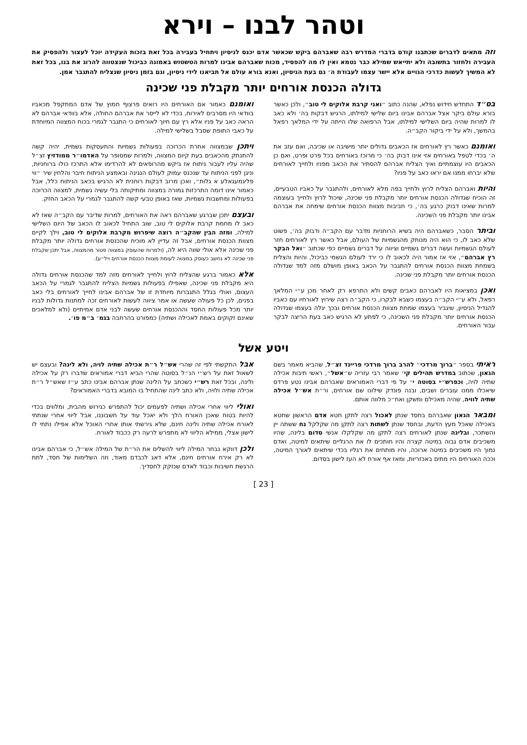וטהר לבנו – וירא
וזה מתאים לדברים שכתבנו קודם בדברי המדרש רבה שאברהם ביקש שכאשר אדם יכנס לניסיון ויתחיל בעבירה בכל זאת בזכות העקידה יוכל לעצור ולהפסיק את העבירה ולחזור בתשובה ולא יתייאש שמילא כבר נטמא ואין לו מה להפסיד, מכוח שאברהם אבינו למרות הטשטוש באמונה כביכול שנצטווה להרוג את בנו, בכל זאת לא המשיך לעשות כדרכי הגויים אלא יישר עצמו לעבודת ה׳ גם בעת הניסיון, ואנא בורא עולם אל תביאנו לידי ניסיון, וגם בזמן ניסיון שנצליח להתגבר אמן.
גדולה הכנסת אורחים יותר מקבלת פני שכינה
בס״ד התחדש חידוש נפלא, שהנה כתוב ״ואני קרבת אלוקים לי טוב״, ולכן כאשר בורא עולם ביקר אצל אברהם אבינו ביום שלישי למילתו, הרגיש דבקות בה׳ ולא כאב לו למרות שהיה ביום השלישי למילתו, אבל הרפואה שלו הייתה על ידי המלאך רפאל בהמשך, ולא על ידי ביקור הקב״ה.
ואומנם כאשר רץ לאורחים אז הכאבים גדולים יותר מישיבה או שכיבה, ואם עזב את ה׳ בכדי לטפל באורחים אזי אינו דבוק בה׳ כי מרוכז באורחים בכל פרט ופרט, ואם כן הכאבים היו עוצמתיים ואיך הצליח אברהם להסתיר את הכאב מפניו ולחייך לאורחים שלא יברחו ממנו אם יראו כאב על פניו?
והיות ואברהם הצליח לרוץ ולחייך בפה מלא לאורחים, ולהתגבר על כאביו הטבעיים, זה הוכיח שגדולה הכנסת אורחים יותר מקבלת פני שכינה, שיכול לרוץ ולחייך בעוצמה למרות שאינו דבוק כרגע בה׳, כי חביבות מצוות הכנסת אורחים שימחה את אברהם אבינו יותר מקבלת פני השכינה.
וביתר הסבר, כשאברהם היה בשיא הרוחניות מדבר עם הקב״ה ודבוק בה׳, פשוט שלא כאב לו, כי הוא היה מנותק מהגשמיות של העולם, אבל כאשר רץ לאורחים חזר לעולם הגשמיות ועשה דברים גשמיים וציווה על דברים גשמיים כפי שכתוב ״ואל הבקר רץ אברהם״, אזי אז אמור היה לכאוב לו כי ירד לעולם הגשמי כביכול, והיות והצליח בשמחת מצוות הכנסת אורחים להתגבר על הכאב באופן מושלם מזה למד שגדולה הכנסת אורחים יותר מקבלת פני שכינה.
ואכן במציאות היו לאברהם כאבים קשים ולא התרפא רק לאחר מכן ע״י המלאך רפאל, ולא ע״י הקב״ה בעצמו כשבא לבקרו, כי הקב״ה רצה שירוץ לאורחיו עם כאביו להגדיל הניסיון, שיגביר בעצמו שמחת מצוות הכנסת אורחים ובכך יגלה בעצמו שגדולה הכנסת אורחים יותר מקבלת פני השכינה, כי לפתע לא הרגיש כאב בעת הריצה לבקר עבור האורחים.
ואומנם כאמור אם האורחים היו רואים פרצוף חמוץ של אדם המתקפל מכאביו בוודאי היו מסרבים לאירוח, בכדי לא לייסר את אברהם החולה, אלא בוודאי אברהם לא הראה כאב על פניו אלא רץ עם חיוך לאורחים כי התגבר לגמרי בכוח המצווה המיוחדת על כאבי התופת שסבל בשלישי למילה.
ויתכן שבמצווה אחרת הכרוכה בפעולות גשמיות והתעסקות גשמית, יהיה קשה להתנתק מהכאבים בעת קיום המצווה, ולמרות שמסופר על האדמו״ר ממודזיץ זצ״ל שהיה עליו לעבור ניתוח אז ביקש מהרופאים לא להרדימו אלא התרכז כולו ברוחניות, וניגן לפני הניתוח עד שנכנס עמוק לעולם הנגינה ובאמצע הניתוח חיבר והלחין שיר ״ווי פליגמעגאלע א גלות״, ואכן מרוב דבקות רוחנית לא הרגיש בכאב הניתוח כלל, אבל כאמור אינו דומה התרכזות גמורה במצווה ומתיקותה בלי עשיה גשמית, למצווה הכרוכה בפעולות ומחשבות גשמיות, שאז באופן טבעי קשה להתגבר לגמרי על הכאב החזק.
ובעצם יתכן שברגע שאברהם ראה את האורחים, למרות שדיבר עם הקב״ה שאז לא כאב לו מחמת קרבת אלוקים לי טוב, שוב התחיל לכאוב לו הכאב של היום השלישי למילה, ומזה הבין שהקב״ה רוצה שיפרוש מקרבת אלוקים לי טוב, וילך לקיים מצוות הכנסת אורחים, אבל זה עדיין לא מוכיח שהכנסת אורחים גדולה יותר מקבלת פני שכינה אלא אולי שווה היא לה, (ולמרות שהעוסק במצווה פטור מהמצווה, אבל יתכן שקבלת פני שכינה לא נחשב כעוסק במצווה לעומת מצוות הכנסת אורחים ויל״ע).
אלא כאמור ברגע שהצליח לרוץ ולחייך לאורחים מזה למד שהכנסת אורחים גדולה היא מקבלת פני שכינה, שאפילו בפעולות גשמיות הצליח להתגבר לגמרי על הכאב העצום, ואולי בגלל התגברות מיוחדת זו של אברהם אבינו לחייך לאורחים בלי כאב בפנים, לכן כל פעולה שעשה או אמר ציווה לעשות לאורחים זכה למתנות גדולות לבניו יותר מכל פעולות החסד וההכנסת אורחים שעשה לבני אדם אמיתיים (ולא למלאכים שאינם זקוקים באמת לאכילה ושתיה) כמפורט בהרחבה בגמ׳ ב״מ פו׳.
ויטע אשל
ראיתי בספר ״ברוך מרדכי״ להרב ברוך מרדכי פריינד זצ״ל, שהביא מאמר בשם הגאון, שכתוב במדרש תהילים קי׳ שאמר רבי עזריה ש״אשל״, ראשי תיבות אכילה שתיה לויה, וכפרש״י בסוטה י׳ על פי דברי האמוראים שאברהם אבינו נטע פרדס שיאכלו ממנו עוברים ושבים, ובנה פונדק שילונו שם אורחים, ור״ת אש״ל אכילה שתיה לוויה, שהיה מאכילם ומשקן ואח״כ מלווה אותם.
ומבאר הגאון שאברהם בחסד שנתן לאכול רצה לתקן חטא אדם הראשון שחטא באכילה שאכל מעץ הדעת, ובחסד שנתן לשתות רצה לתקן מה שקלקל נח ששתה יין והשתכר, ובלינה שנתן לאורחים רצה לתקן מה שקלקלו אנשי סדום בלינה, שהיו משכיבים אדם גבוה במיטה קצרה והיו חותכים לו את הרגליים שיתאים למיטה, ואדם נמוך היו משכיבים במיטה ארוכה, והיו מותחים את רגליו בכדי שיתאים לאורך המיטה, וככה האורחים היו מתים באכזריות, ומאז אף אורח לא העז לישון בסדום.
אבל התקשתי לפי זה שהרי אש״ל ר״ת אכילה שתיה לויה, ולא לינה? ובעצם יש לשאול זאת על רש״י הנ״ל בסוטה שהרי הביא דברי אמוראים שדברו רק על אכילה ולינה, ובכל זאת רש״י כשכתב על הלינה שנתן אברהם אבינו כתב ע״ז שאש״ל ר״ת אכילה שתיה ולויה, ולא כתב לינה שהתחיל בו המובא בדברי האמוראים?
ואולי ליווי אחרי אכילה ושתיה לפעמים יכול להתפרש כגירוש מהבית, ומלווים בכדי להיות בטוח שאכן האורח הלך ולא יאכל עוד על חשבוננו, אבל ליווי אחרי שנתתי לאורח אכילה שתיה ולינה חינם, שלא גירשתי אותו אחרי האוכל אלא אפילו נתתי לו לישון אצלי, ממילא הליווי לא מתפרש לרעה רק ככבוד לאורח.
ולכן דווקא נבחר המילה ליווי להשלים את הר״ת של המילה אש״ל, כי אברהם אבינו לא רק אירח אורחים חינם, אלא דאג לכבדם מאוד, וזה השלימות של חסד, לתת הרגשת חשיבות וכבוד לאדם שנזקק לחסדיך.
[ 23 ]